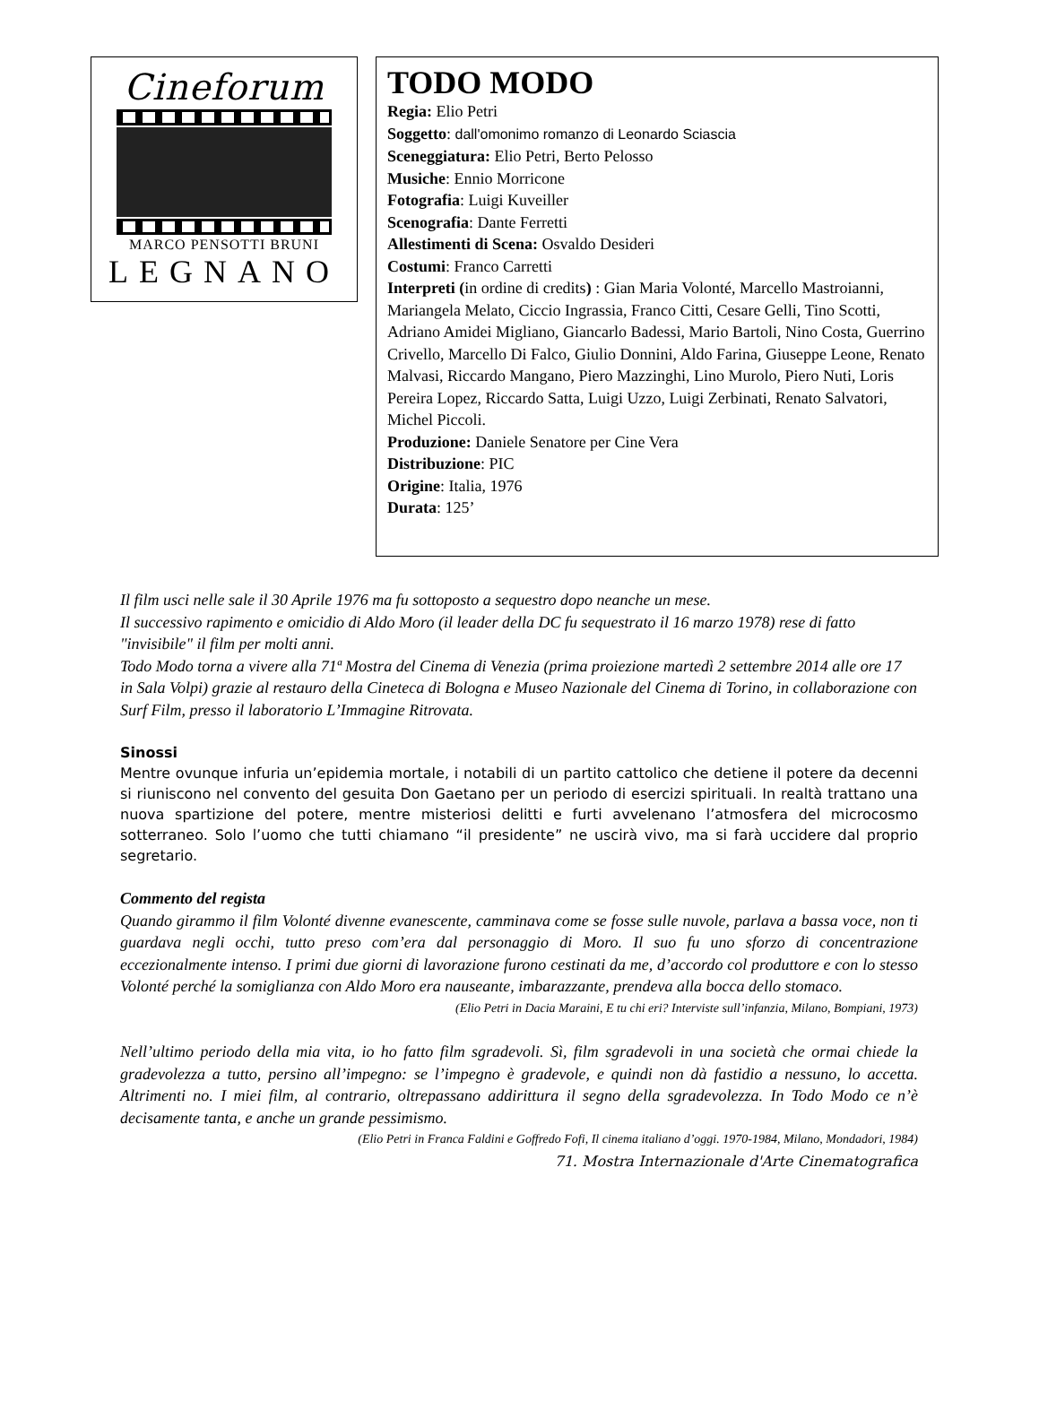Cineforum
MARCO PENSOTTI BRUNI
LEGNANO
TODO MODO
Regia: Elio Petri
Soggetto: dall'omonimo romanzo di Leonardo Sciascia
Sceneggiatura: Elio Petri, Berto Pelosso
Musiche: Ennio Morricone
Fotografia: Luigi Kuveiller
Scenografia: Dante Ferretti
Allestimenti di Scena: Osvaldo Desideri
Costumi: Franco Carretti
Interpreti (in ordine di credits) : Gian Maria Volonté, Marcello Mastroianni, Mariangela Melato, Ciccio Ingrassia, Franco Citti, Cesare Gelli, Tino Scotti, Adriano Amidei Migliano, Giancarlo Badessi, Mario Bartoli, Nino Costa, Guerrino Crivello, Marcello Di Falco, Giulio Donnini, Aldo Farina, Giuseppe Leone, Renato Malvasi, Riccardo Mangano, Piero Mazzinghi, Lino Murolo, Piero Nuti, Loris Pereira Lopez, Riccardo Satta, Luigi Uzzo, Luigi Zerbinati, Renato Salvatori, Michel Piccoli.
Produzione: Daniele Senatore per Cine Vera
Distribuzione: PIC
Origine: Italia, 1976
Durata: 125’
Il film usci nelle sale il 30 Aprile 1976 ma fu sottoposto a sequestro dopo neanche un mese.
Il successivo rapimento e omicidio di Aldo Moro (il leader della DC fu sequestrato il 16 marzo 1978) rese di fatto "invisibile" il film per molti anni.
Todo Modo torna a vivere alla 71ª Mostra del Cinema di Venezia (prima proiezione martedì 2 settembre 2014 alle ore 17 in Sala Volpi) grazie al restauro della Cineteca di Bologna e Museo Nazionale del Cinema di Torino, in collaborazione con Surf Film, presso il laboratorio L’Immagine Ritrovata.
Sinossi
Mentre ovunque infuria un’epidemia mortale, i notabili di un partito cattolico che detiene il potere da decenni si riuniscono nel convento del gesuita Don Gaetano per un periodo di esercizi spirituali. In realtà trattano una nuova spartizione del potere, mentre misteriosi delitti e furti avvelenano l’atmosfera del microcosmo sotterraneo. Solo l’uomo che tutti chiamano “il presidente” ne uscirà vivo, ma si farà uccidere dal proprio segretario.
Commento del regista
Quando girammo il film Volonté divenne evanescente, camminava come se fosse sulle nuvole, parlava a bassa voce, non ti guardava negli occhi, tutto preso com’era dal personaggio di Moro. Il suo fu uno sforzo di concentrazione eccezionalmente intenso. I primi due giorni di lavorazione furono cestinati da me, d’accordo col produttore e con lo stesso Volonté perché la somiglianza con Aldo Moro era nauseante, imbarazzante, prendeva alla bocca dello stomaco.
(Elio Petri in Dacia Maraini, E tu chi eri? Interviste sull’infanzia, Milano, Bompiani, 1973)
Nell’ultimo periodo della mia vita, io ho fatto film sgradevoli. Sì, film sgradevoli in una società che ormai chiede la gradevolezza a tutto, persino all’impegno: se l’impegno è gradevole, e quindi non dà fastidio a nessuno, lo accetta. Altrimenti no. I miei film, al contrario, oltrepassano addirittura il segno della sgradevolezza. In Todo Modo ce n’è decisamente tanta, e anche un grande pessimismo.
(Elio Petri in Franca Faldini e Goffredo Fofi, Il cinema italiano d’oggi. 1970-1984, Milano, Mondadori, 1984)
71. Mostra Internazionale d'Arte Cinematografica